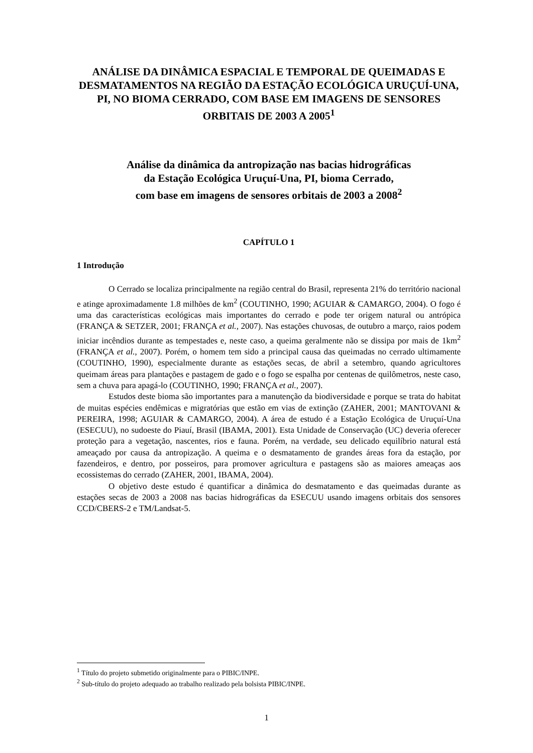ANÁLISE DA DINÂMICA ESPACIAL E TEMPORAL DE QUEIMADAS E DESMATAMENTOS NA REGIÃO DA ESTAÇÃO ECOLÓGICA URUÇUÍ-UNA, PI, NO BIOMA CERRADO, COM BASE EM IMAGENS DE SENSORES ORBITAIS DE 2003 A 2005<sup>1</sup>
Análise da dinâmica da antropização nas bacias hidrográficas
da Estação Ecológica Uruçuí-Una, PI, bioma Cerrado,
com base em imagens de sensores orbitais de 2003 a 2008<sup>2</sup>
CAPÍTULO 1
1 Introdução
O Cerrado se localiza principalmente na região central do Brasil, representa 21% do território nacional e atinge aproximadamente 1.8 milhões de km<sup>2</sup> (COUTINHO, 1990; AGUIAR & CAMARGO, 2004). O fogo é uma das características ecológicas mais importantes do cerrado e pode ter origem natural ou antrópica (FRANÇA & SETZER, 2001; FRANÇA et al., 2007). Nas estações chuvosas, de outubro a março, raios podem iniciar incêndios durante as tempestades e, neste caso, a queima geralmente não se dissipa por mais de 1km<sup>2</sup> (FRANÇA et al., 2007). Porém, o homem tem sido a principal causa das queimadas no cerrado ultimamente (COUTINHO, 1990), especialmente durante as estações secas, de abril a setembro, quando agricultores queimam áreas para plantações e pastagem de gado e o fogo se espalha por centenas de quilômetros, neste caso, sem a chuva para apagá-lo (COUTINHO, 1990; FRANÇA et al., 2007).
Estudos deste bioma são importantes para a manutenção da biodiversidade e porque se trata do habitat de muitas espécies endêmicas e migratórias que estão em vias de extinção (ZAHER, 2001; MANTOVANI & PEREIRA, 1998; AGUIAR & CAMARGO, 2004). A área de estudo é a Estação Ecológica de Uruçuí-Una (ESECUU), no sudoeste do Piauí, Brasil (IBAMA, 2001). Esta Unidade de Conservação (UC) deveria oferecer proteção para a vegetação, nascentes, rios e fauna. Porém, na verdade, seu delicado equilíbrio natural está ameaçado por causa da antropização. A queima e o desmatamento de grandes áreas fora da estação, por fazendeiros, e dentro, por posseiros, para promover agricultura e pastagens são as maiores ameaças aos ecossistemas do cerrado (ZAHER, 2001, IBAMA, 2004).
O objetivo deste estudo é quantificar a dinâmica do desmatamento e das queimadas durante as estações secas de 2003 a 2008 nas bacias hidrográficas da ESECUU usando imagens orbitais dos sensores CCD/CBERS-2 e TM/Landsat-5.
<sup>1</sup> Título do projeto submetido originalmente para o PIBIC/INPE.
<sup>2</sup> Sub-título do projeto adequado ao trabalho realizado pela bolsista PIBIC/INPE.
1